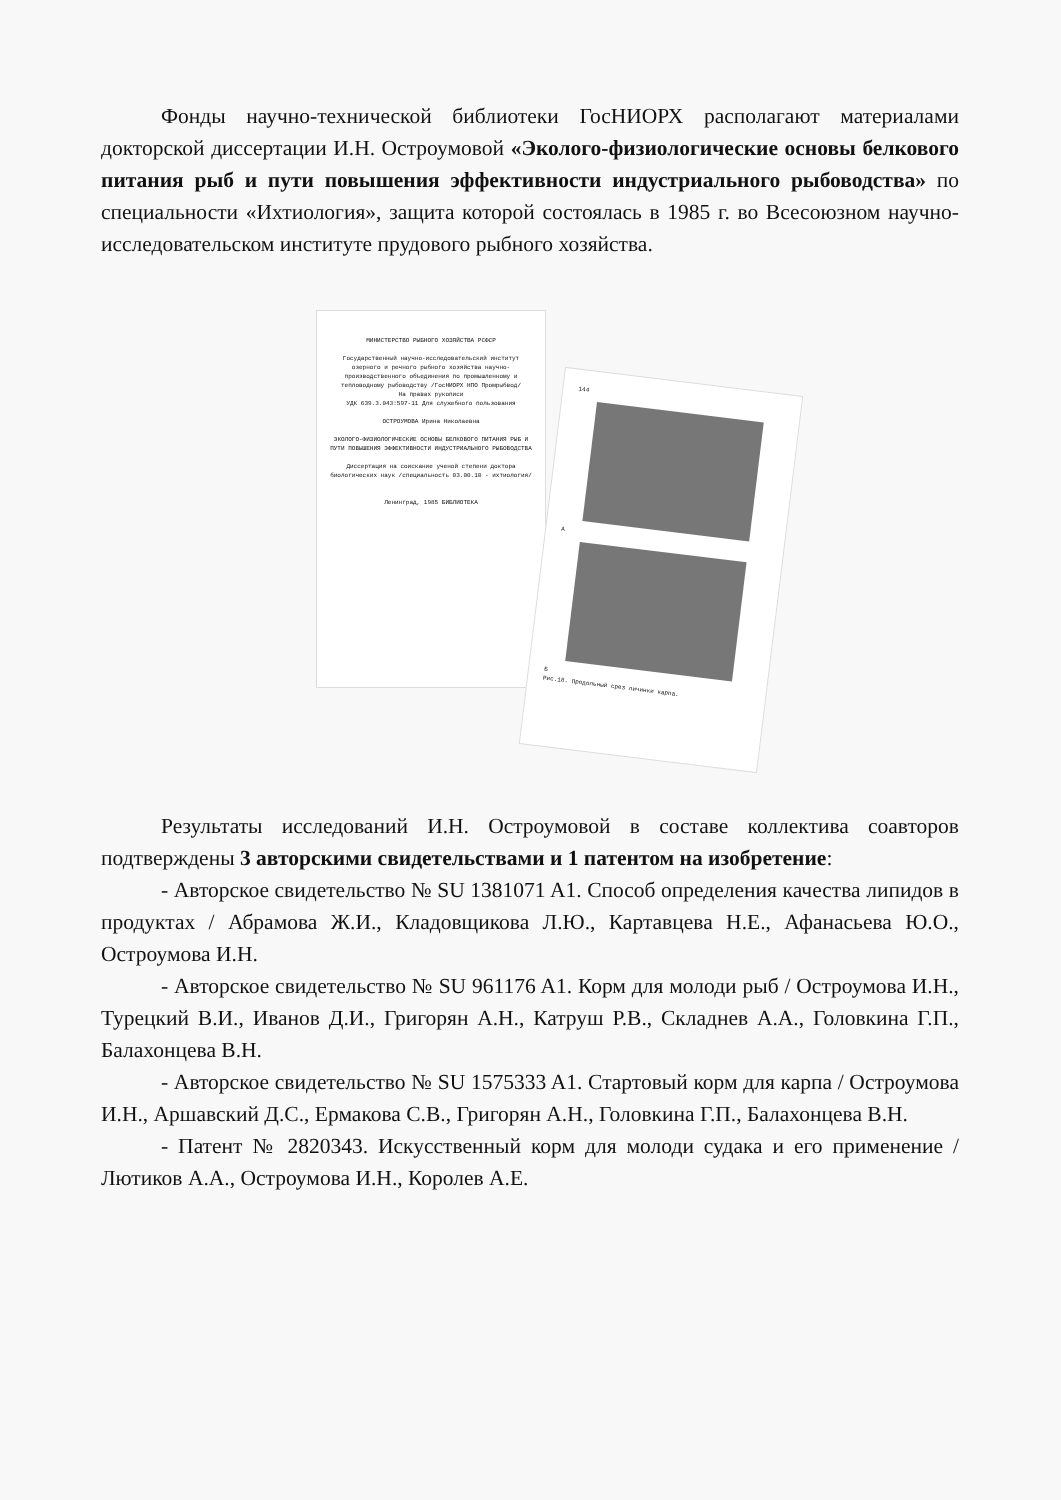Фонды научно-технической библиотеки ГосНИОРХ располагают материалами докторской диссертации И.Н. Остроумовой «Эколого-физиологические основы белкового питания рыб и пути повышения эффективности индустриального рыбоводства» по специальности «Ихтиология», защита которой состоялась в 1985 г. во Всесоюзном научно-исследовательском институте прудового рыбного хозяйства.
МИНИСТЕРСТВО РЫБНОГО ХОЗЯЙСТВА РСФСР
Государственный научно-исследовательский институт озерного и речного рыбного хозяйства научно-производственного объединения по промышленному и тепловодному рыбоводству /ГосНИОРХ НПО Промрыбвод/
На правах рукописи
УДК 639.3.043:597-11 Для служебного пользования
ОСТРОУМОВА Ирина Николаевна
ЭКОЛОГО-ФИЗИОЛОГИЧЕСКИЕ ОСНОВЫ БЕЛКОВОГО ПИТАНИЯ РЫБ И ПУТИ ПОВЫШЕНИЯ ЭФФЕКТИВНОСТИ ИНДУСТРИАЛЬНОГО РЫБОВОДСТВА
Диссертация на соискание ученой степени доктора биологических наук /специальность 03.00.10 - ихтиология/
Ленинград, 1985 БИБЛИОТЕКА
144
А
Б
Рис.18. Продольный срез личинки карпа.
Результаты исследований И.Н. Остроумовой в составе коллектива соавторов подтверждены 3 авторскими свидетельствами и 1 патентом на изобретение:
- Авторское свидетельство № SU 1381071 A1. Способ определения качества липидов в продуктах / Абрамова Ж.И., Кладовщикова Л.Ю., Картавцева Н.Е., Афанасьева Ю.О., Остроумова И.Н.
- Авторское свидетельство № SU 961176 A1. Корм для молоди рыб / Остроумова И.Н., Турецкий В.И., Иванов Д.И., Григорян А.Н., Катруш Р.В., Складнев А.А., Головкина Г.П., Балахонцева В.Н.
- Авторское свидетельство № SU 1575333 A1. Стартовый корм для карпа / Остроумова И.Н., Аршавский Д.С., Ермакова С.В., Григорян А.Н., Головкина Г.П., Балахонцева В.Н.
- Патент № 2820343. Искусственный корм для молоди судака и его применение / Лютиков А.А., Остроумова И.Н., Королев А.Е.